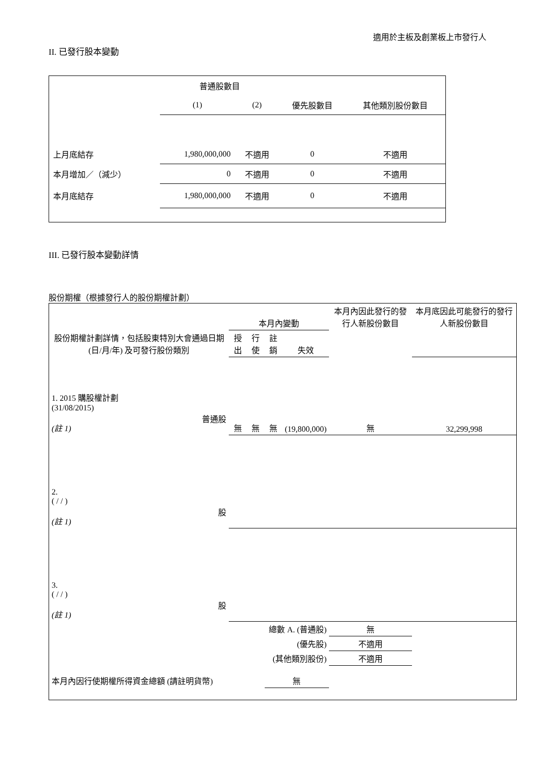適用於主板及創業板上市發行人
II. 已發行股本變動
| | 普通股數目 | | | |
| | (1) | (2) | 優先股數目 | 其他類別股份數目 |
| 上月底結存 | 1,980,000,000 | 不適用 | 0 | 不適用 |
| 本月增加／（減少） | 0 | 不適用 | 0 | 不適用 |
| 本月底結存 | 1,980,000,000 | 不適用 | 0 | 不適用 |
III. 已發行股本變動詳情
股份期權（根據發行人的股份期權計劃）
| 股份期權計劃詳情，包括股東特別大會通過日期 (日/月/年) 及可發行股份類別 | 本月內變動 | | | | 本月內因此發行的發行人新股份數目 | 本月底因此可能發行的發行人新股份數目 |
| | 授出 | 行使 | 註銷 | 失效 | | |
| 1. 2015 購股權計劃 (31/08/2015) 普通股 (註 1) | 無 | 無 | 無 | (19,800,000) | 無 | 32,299,998 |
| 2. ( / / ) 股 (註 1) | | | | | | |
| 3. ( / / ) 股 (註 1) | | | | | | |
| 總數 A. (普通股) | | | | | 無 | |
| (優先股) | | | | | 不適用 | |
| (其他類別股份) | | | | | 不適用 | |
| 本月內因行使期權所得資金總額 (請註明貨幣) | | | 無 | | | |